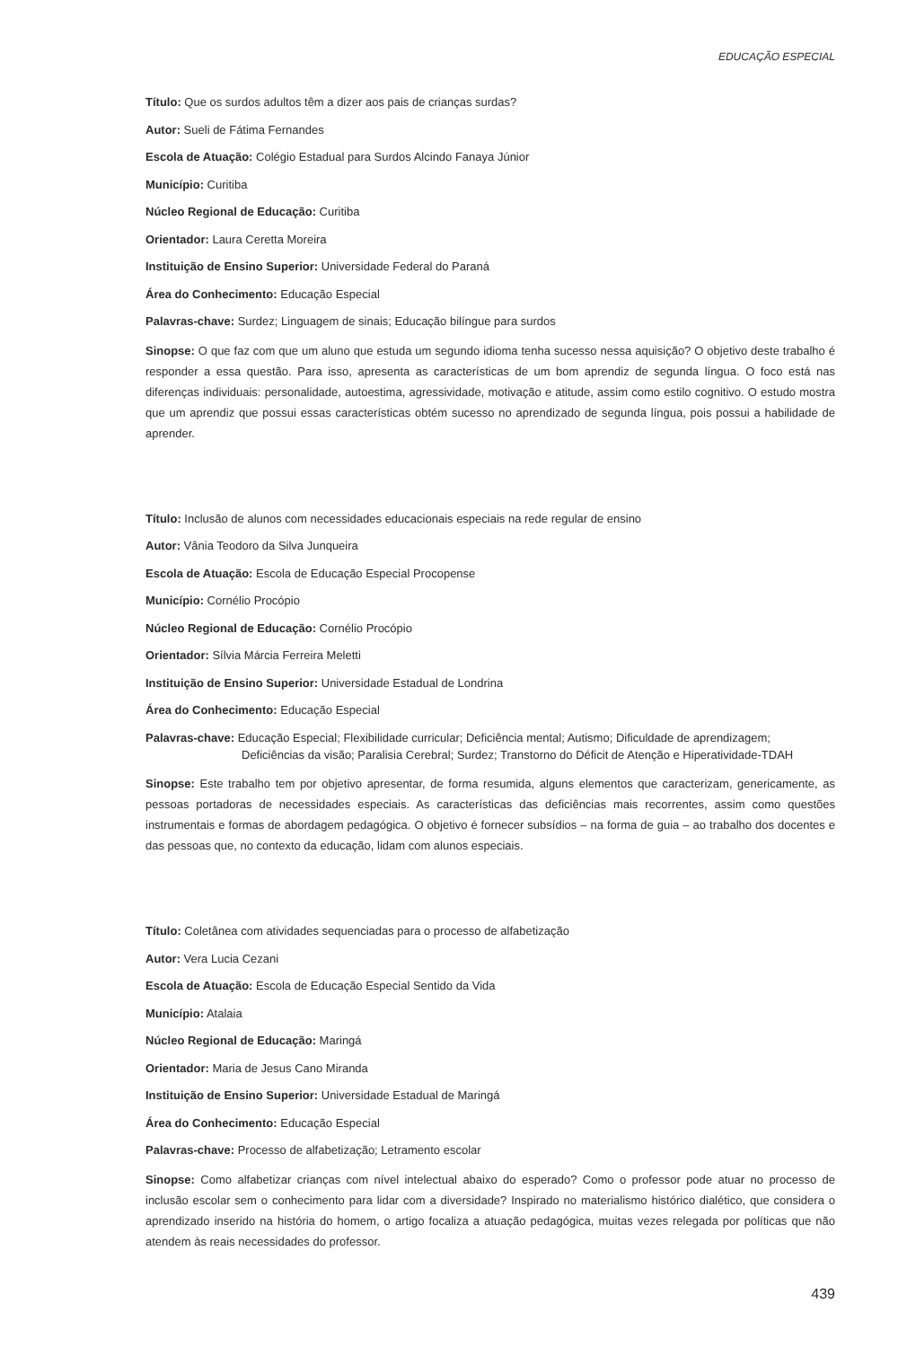EDUCAÇÃO ESPECIAL
Título: Que os surdos adultos têm a dizer aos pais de crianças surdas?
Autor: Sueli de Fátima Fernandes
Escola de Atuação: Colégio Estadual para Surdos Alcindo Fanaya Júnior
Município: Curitiba
Núcleo Regional de Educação: Curitiba
Orientador: Laura Ceretta Moreira
Instituição de Ensino Superior: Universidade Federal do Paraná
Área do Conhecimento: Educação Especial
Palavras-chave: Surdez; Linguagem de sinais; Educação bilíngue para surdos
Sinopse: O que faz com que um aluno que estuda um segundo idioma tenha sucesso nessa aquisição? O objetivo deste trabalho é responder a essa questão. Para isso, apresenta as características de um bom aprendiz de segunda língua. O foco está nas diferenças individuais: personalidade, autoestima, agressividade, motivação e atitude, assim como estilo cognitivo. O estudo mostra que um aprendiz que possui essas características obtém sucesso no aprendizado de segunda língua, pois possui a habilidade de aprender.
Título: Inclusão de alunos com necessidades educacionais especiais na rede regular de ensino
Autor: Vânia Teodoro da Silva Junqueira
Escola de Atuação: Escola de Educação Especial Procopense
Município: Cornélio Procópio
Núcleo Regional de Educação: Cornélio Procópio
Orientador: Sílvia Márcia Ferreira Meletti
Instituição de Ensino Superior: Universidade Estadual de Londrina
Área do Conhecimento: Educação Especial
Palavras-chave: Educação Especial; Flexibilidade curricular; Deficiência mental; Autismo; Dificuldade de aprendizagem; Deficiências da visão; Paralisia Cerebral; Surdez; Transtorno do Déficit de Atenção e Hiperatividade-TDAH
Sinopse: Este trabalho tem por objetivo apresentar, de forma resumida, alguns elementos que caracterizam, genericamente, as pessoas portadoras de necessidades especiais. As características das deficiências mais recorrentes, assim como questões instrumentais e formas de abordagem pedagógica. O objetivo é fornecer subsídios – na forma de guia – ao trabalho dos docentes e das pessoas que, no contexto da educação, lidam com alunos especiais.
Título: Coletânea com atividades sequenciadas para o processo de alfabetização
Autor: Vera Lucia Cezani
Escola de Atuação: Escola de Educação Especial Sentido da Vida
Município: Atalaia
Núcleo Regional de Educação: Maringá
Orientador: Maria de Jesus Cano Miranda
Instituição de Ensino Superior: Universidade Estadual de Maringá
Área do Conhecimento: Educação Especial
Palavras-chave: Processo de alfabetização; Letramento escolar
Sinopse: Como alfabetizar crianças com nível intelectual abaixo do esperado? Como o professor pode atuar no processo de inclusão escolar sem o conhecimento para lidar com a diversidade? Inspirado no materialismo histórico dialético, que considera o aprendizado inserido na história do homem, o artigo focaliza a atuação pedagógica, muitas vezes relegada por políticas que não atendem às reais necessidades do professor.
439